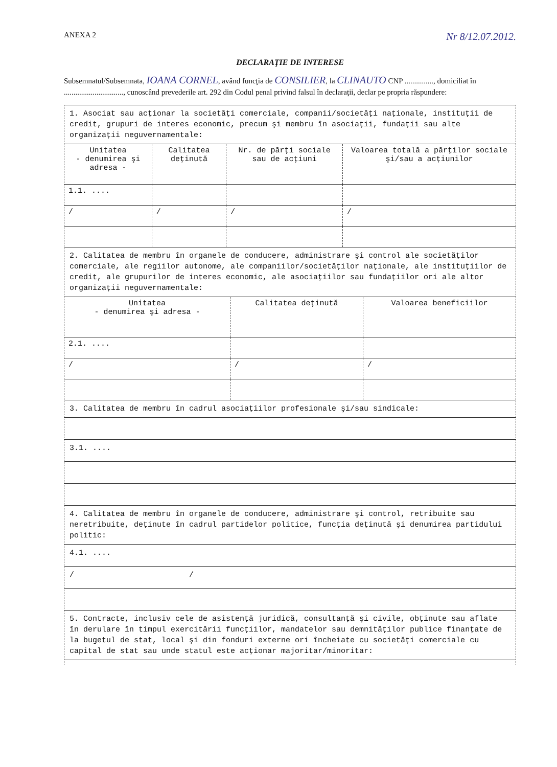ANEXA 2 Nr 8/12.07.2012.
DECLARAŢIE DE INTERESE
Subsemnatul/Subsemnata, IOANA CORNEL, având funcţia de CONSILIER, la CLINAUTO CNP ..............., domiciliat în ..............................., cunoscând prevederile art. 292 din Codul penal privind falsul în declaraţii, declar pe propria răspundere:
1. Asociat sau acţionar la societăţi comerciale, companii/societăţi naţionale, instituţii de credit, grupuri de interes economic, precum şi membru în asociaţii, fundaţii sau alte organizaţii neguvernamentale:
| Unitatea - denumirea şi adresa - | Calitatea deţinută | Nr. de părţi sociale sau de acţiuni | Valoarea totală a părţilor sociale şi/sau a acţiunilor |
| --- | --- | --- | --- |
| 1.1. .... | | | |
| / | / | / | / |
2. Calitatea de membru în organele de conducere, administrare şi control ale societăţilor comerciale, ale regiilor autonome, ale companiilor/societăţilor naţionale, ale instituţiilor de credit, ale grupurilor de interes economic, ale asociaţiilor sau fundaţiilor ori ale altor organizaţii neguvernamentale:
| Unitatea - denumirea şi adresa - | Calitatea deţinută | Valoarea beneficiilor |
| --- | --- | --- |
| 2.1. .... | | |
| / | / | / |
3. Calitatea de membru în cadrul asociaţiilor profesionale şi/sau sindicale:
3.1. ....
4. Calitatea de membru în organele de conducere, administrare şi control, retribuite sau neretribuite, deţinute în cadrul partidelor politice, funcţia deţinută şi denumirea partidului politic:
4.1. ....
/ /
5. Contracte, inclusiv cele de asistenţă juridică, consultanţă şi civile, obţinute sau aflate în derulare în timpul exercitării funcţiilor, mandatelor sau demnităţilor publice finanţate de la bugetul de stat, local şi din fonduri externe ori încheiate cu societăţi comerciale cu capital de stat sau unde statul este acţionar majoritar/minoritar: